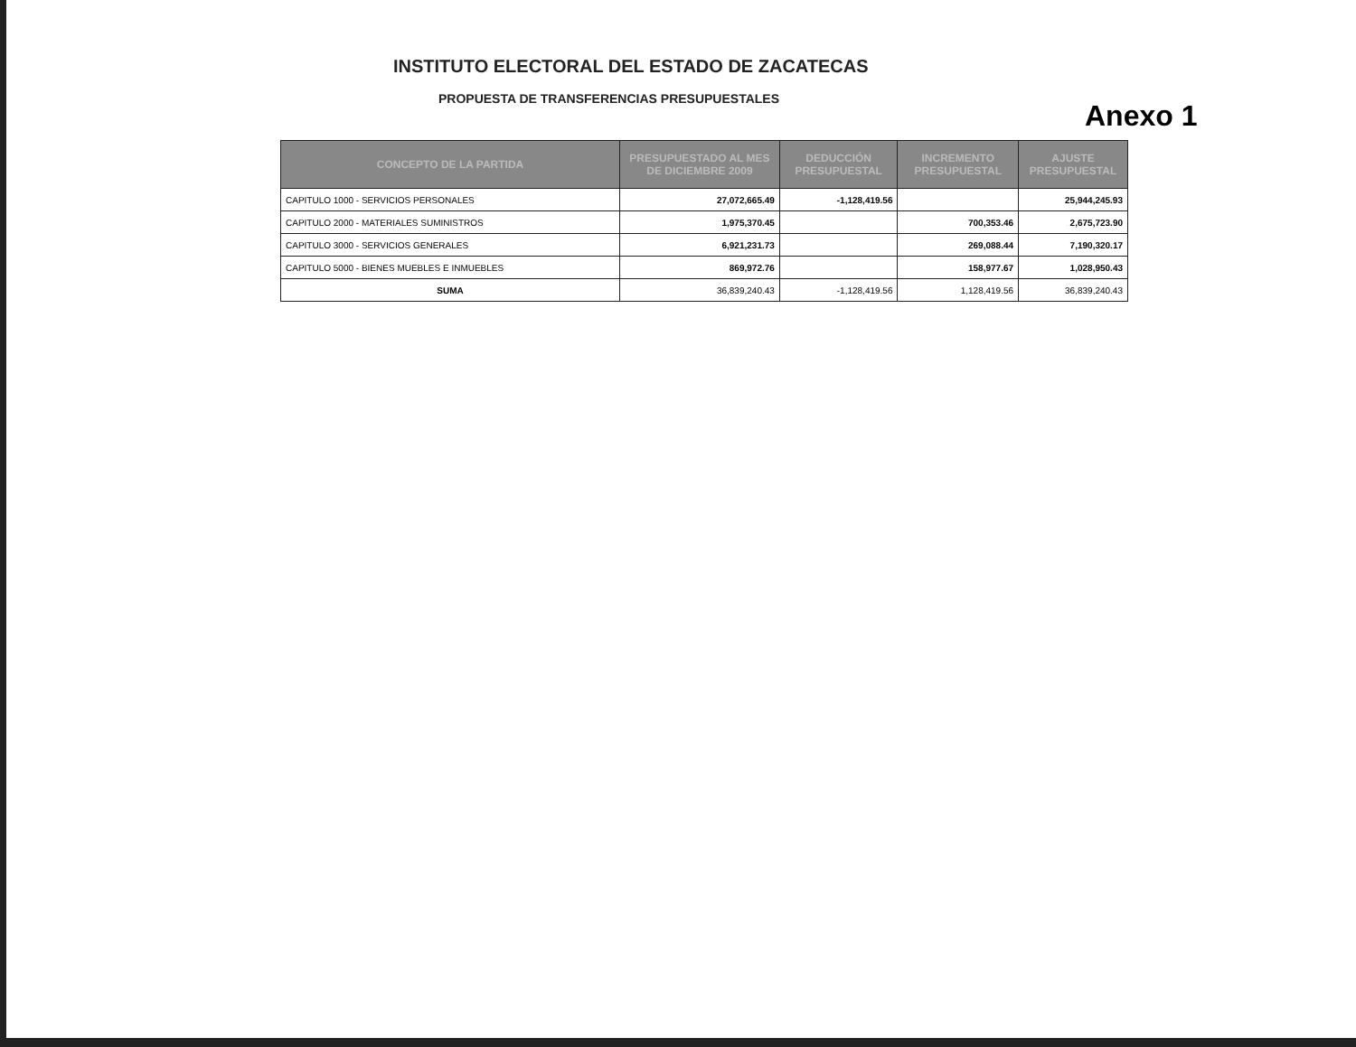INSTITUTO ELECTORAL DEL ESTADO DE ZACATECAS
PROPUESTA DE TRANSFERENCIAS PRESUPUESTALES
Anexo 1
| CONCEPTO DE LA PARTIDA | PRESUPUESTADO AL MES DE DICIEMBRE 2009 | DEDUCCIÓN PRESUPUESTAL | INCREMENTO PRESUPUESTAL | AJUSTE PRESUPUESTAL |
| --- | --- | --- | --- | --- |
| CAPITULO 1000 - SERVICIOS PERSONALES | 27,072,665.49 | -1,128,419.56 | | 25,944,245.93 |
| CAPITULO 2000 - MATERIALES SUMINISTROS | 1,975,370.45 | | 700,353.46 | 2,675,723.90 |
| CAPITULO 3000 - SERVICIOS GENERALES | 6,921,231.73 | | 269,088.44 | 7,190,320.17 |
| CAPITULO 5000 - BIENES MUEBLES E INMUEBLES | 869,972.76 | | 158,977.67 | 1,028,950.43 |
| SUMA | 36,839,240.43 | -1,128,419.56 | 1,128,419.56 | 36,839,240.43 |